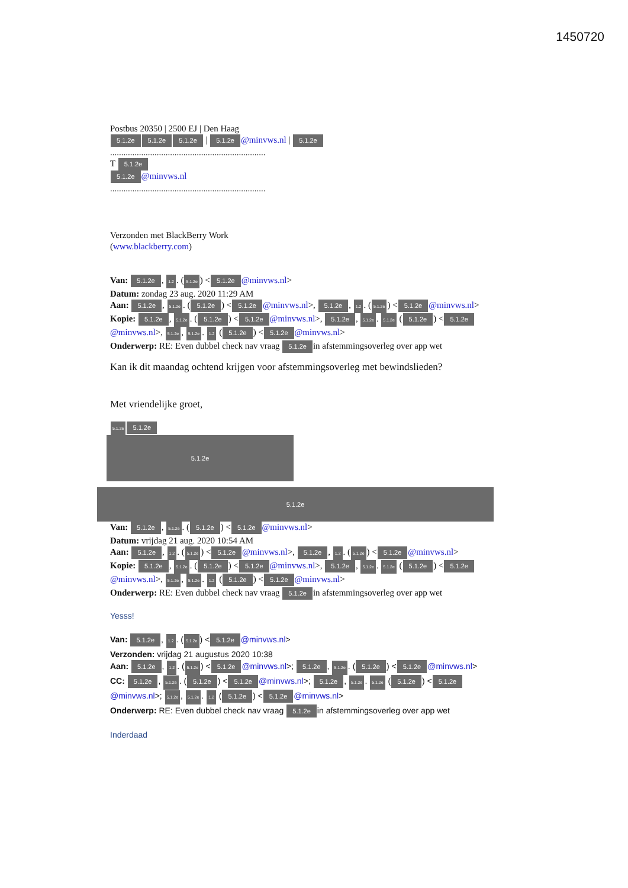1450720
Postbus 20350 | 2500 EJ | Den Haag
5.1.2e 5.1.2e 5.1.2e | 5.1.2e @minvws.nl | 5.1.2e
......................................................................
T 5.1.2e
5.1.2e @minvws.nl
......................................................................
Verzonden met BlackBerry Work
(www.blackberry.com)
Van: 5.1.2e, 1.2. (5.1.2e) < 5.1.2e @minvws.nl>
Datum: zondag 23 aug. 2020 11:29 AM
Aan: 5.1.2e, 5.1.2e. (5.1.2e) < 5.1.2e @minvws.nl>, 5.1.2e, 1.2. (5.1.2e) < 5.1.2e @minvws.nl>
Kopie: 5.1.2e, 5.1.2e. (5.1.2e) < 5.1.2e @minvws.nl>, 5.1.2e, 5.1.2e. 5.1.2e (5.1.2e) < 5.1.2e @minvws.nl>, 5.1.2e, 5.1.2e. 1.2 (5.1.2e) < 5.1.2e @minvws.nl>
Onderwerp: RE: Even dubbel check nav vraag 5.1.2e in afstemmingsoverleg over app wet
Kan ik dit maandag ochtend krijgen voor afstemmingsoverleg met bewindslieden?
Met vriendelijke groet,
5.1.2e 5.1.2e
5.1.2e
5.1.2e
Van: 5.1.2e, 5.1.2e. (5.1.2e) < 5.1.2e @minvws.nl>
Datum: vrijdag 21 aug. 2020 10:54 AM
Aan: 5.1.2e, 1.2. (5.1.2e) < 5.1.2e @minvws.nl>, 5.1.2e, 1.2. (5.1.2e) < 5.1.2e @minvws.nl>
Kopie: 5.1.2e, 5.1.2e. (5.1.2e) < 5.1.2e @minvws.nl>, 5.1.2e, 5.1.2e. 5.1.2e (5.1.2e) < 5.1.2e @minvws.nl>, 5.1.2e, 5.1.2e. 1.2 (5.1.2e) < 5.1.2e @minvws.nl>
Onderwerp: RE: Even dubbel check nav vraag 5.1.2e in afstemmingsoverleg over app wet
Yesss!
Van: 5.1.2e, 1.2. (5.1.2e) < 5.1.2e @minvws.nl>
Verzonden: vrijdag 21 augustus 2020 10:38
Aan: 5.1.2e, 1.2. (5.1.2e) < 5.1.2e @minvws.nl>; 5.1.2e, 5.1.2e. (5.1.2e) < 5.1.2e @minvws.nl>
CC: 5.1.2e, 5.1.2e. (5.1.2e) < 5.1.2e @minvws.nl>; 5.1.2e, 5.1.2e. 5.1.2e (5.1.2e) < 5.1.2e @minvws.nl>; 5.1.2e, 5.1.2e. 1.2 (5.1.2e) < 5.1.2e @minvws.nl>
Onderwerp: RE: Even dubbel check nav vraag 5.1.2e in afstemmingsoverleg over app wet
Inderdaad